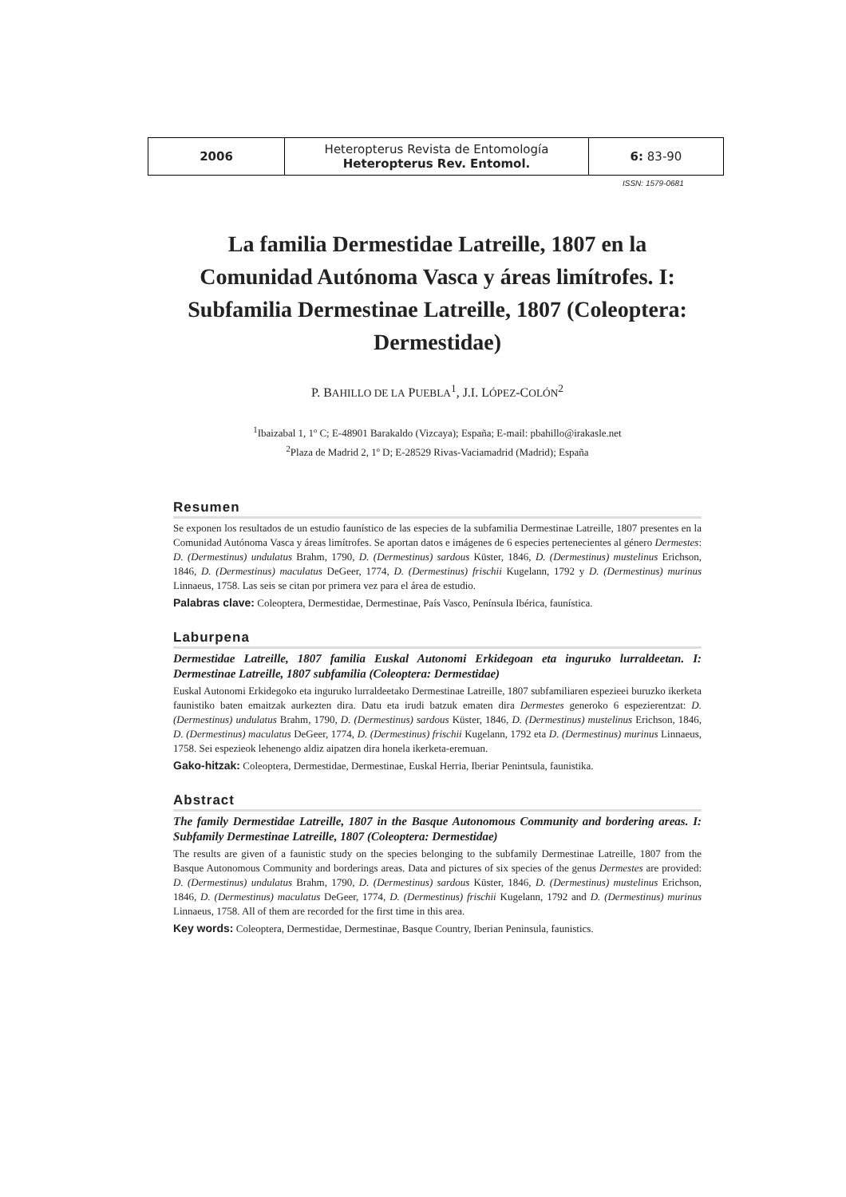| 2006 | Heteropterus Revista de Entomología Heteropterus Rev. Entomol. | 6: 83-90 |
ISSN: 1579-0681
La familia Dermestidae Latreille, 1807 en la Comunidad Autónoma Vasca y áreas limítrofes. I: Subfamilia Dermestinae Latreille, 1807 (Coleoptera: Dermestidae)
P. BAHILLO DE LA PUEBLA<sup>1</sup>, J.I. LÓPEZ-COLÓN<sup>2</sup>
<sup>1</sup> Ibaizabal 1, 1º C; E-48901 Barakaldo (Vizcaya); España; E-mail: pbahillo@irakasle.net
<sup>2</sup> Plaza de Madrid 2, 1º D; E-28529 Rivas-Vaciamadrid (Madrid); España
Resumen
Se exponen los resultados de un estudio faunístico de las especies de la subfamilia Dermestinae Latreille, 1807 presentes en la Comunidad Autónoma Vasca y áreas limítrofes. Se aportan datos e imágenes de 6 especies pertenecientes al género Dermestes: D. (Dermestinus) undulatus Brahm, 1790, D. (Dermestinus) sardous Küster, 1846, D. (Dermestinus) mustelinus Erichson, 1846, D. (Dermestinus) maculatus DeGeer, 1774, D. (Dermestinus) frischii Kugelann, 1792 y D. (Dermestinus) murinus Linnaeus, 1758. Las seis se citan por primera vez para el área de estudio.
Palabras clave: Coleoptera, Dermestidae, Dermestinae, País Vasco, Península Ibérica, faunística.
Laburpena
Dermestidae Latreille, 1807 familia Euskal Autonomi Erkidegoan eta inguruko lurraldeetan. I: Dermestinae Latreille, 1807 subfamilia (Coleoptera: Dermestidae)
Euskal Autonomi Erkidegoko eta inguruko lurraldeetako Dermestinae Latreille, 1807 subfamiliaren espezieei buruzko ikerketa faunistiko baten emaitzak aurkezten dira. Datu eta irudi batzuk ematen dira Dermestes generoko 6 espezierentzat: D. (Dermestinus) undulatus Brahm, 1790, D. (Dermestinus) sardous Küster, 1846, D. (Dermestinus) mustelinus Erichson, 1846, D. (Dermestinus) maculatus DeGeer, 1774, D. (Dermestinus) frischii Kugelann, 1792 eta D. (Dermestinus) murinus Linnaeus, 1758. Sei espezieok lehenengo aldiz aipatzen dira honela ikerketa-eremuan.
Gako-hitzak: Coleoptera, Dermestidae, Dermestinae, Euskal Herria, Iberiar Penintsula, faunistika.
Abstract
The family Dermestidae Latreille, 1807 in the Basque Autonomous Community and bordering areas. I: Subfamily Dermestinae Latreille, 1807 (Coleoptera: Dermestidae)
The results are given of a faunistic study on the species belonging to the subfamily Dermestinae Latreille, 1807 from the Basque Autonomous Community and borderings areas. Data and pictures of six species of the genus Dermestes are provided: D. (Dermestinus) undulatus Brahm, 1790, D. (Dermestinus) sardous Küster, 1846, D. (Dermestinus) mustelinus Erichson, 1846, D. (Dermestinus) maculatus DeGeer, 1774, D. (Dermestinus) frischii Kugelann, 1792 and D. (Dermestinus) murinus Linnaeus, 1758. All of them are recorded for the first time in this area.
Key words: Coleoptera, Dermestidae, Dermestinae, Basque Country, Iberian Peninsula, faunistics.